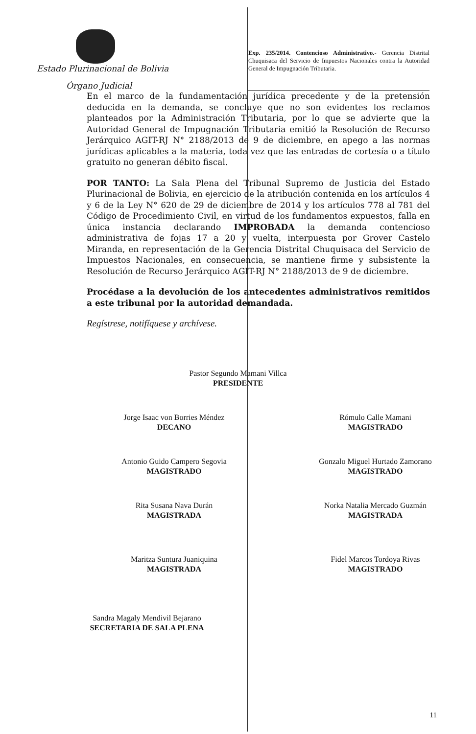Estado Plurinacional de Bolivia
Órgano Judicial
Exp. 235/2014. Contencioso Administrativo.- Gerencia Distrital Chuquisaca del Servicio de Impuestos Nacionales contra la Autoridad General de Impugnación Tributaria.
En el marco de la fundamentación jurídica precedente y de la pretensión deducida en la demanda, se concluye que no son evidentes los reclamos planteados por la Administración Tributaria, por lo que se advierte que la Autoridad General de Impugnación Tributaria emitió la Resolución de Recurso Jerárquico AGIT-RJ N° 2188/2013 de 9 de diciembre, en apego a las normas jurídicas aplicables a la materia, toda vez que las entradas de cortesía o a título gratuito no generan débito fiscal.
POR TANTO: La Sala Plena del Tribunal Supremo de Justicia del Estado Plurinacional de Bolivia, en ejercicio de la atribución contenida en los artículos 4 y 6 de la Ley N° 620 de 29 de diciembre de 2014 y los artículos 778 al 781 del Código de Procedimiento Civil, en virtud de los fundamentos expuestos, falla en única instancia declarando IMPROBADA la demanda contencioso administrativa de fojas 17 a 20 y vuelta, interpuesta por Grover Castelo Miranda, en representación de la Gerencia Distrital Chuquisaca del Servicio de Impuestos Nacionales, en consecuencia, se mantiene firme y subsistente la Resolución de Recurso Jerárquico AGIT-RJ N° 2188/2013 de 9 de diciembre.
Procédase a la devolución de los antecedentes administrativos remitidos a este tribunal por la autoridad demandada.
Regístrese, notifíquese y archívese.
Pastor Segundo Mamani Villca
PRESIDENTE
Jorge Isaac von Borries Méndez
DECANO
Rómulo Calle Mamani
MAGISTRADO
Antonio Guido Campero Segovia
MAGISTRADO
Gonzalo Miguel Hurtado Zamorano
MAGISTRADO
Rita Susana Nava Durán
MAGISTRADA
Norka Natalia Mercado Guzmán
MAGISTRADA
Maritza Suntura Juaniquina
MAGISTRADA
Fidel Marcos Tordoya Rivas
MAGISTRADO
Sandra Magaly Mendivil Bejarano
SECRETARIA DE SALA PLENA
11